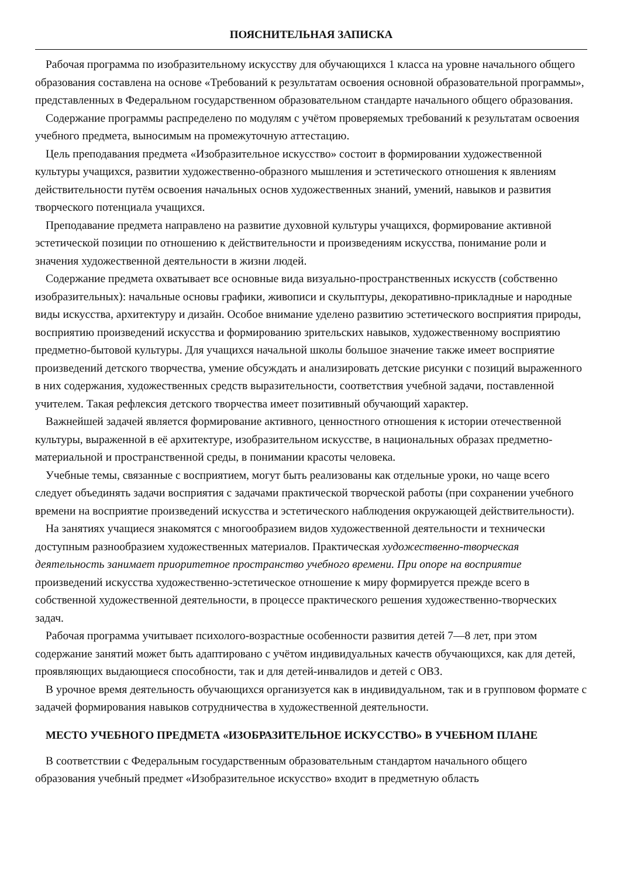ПОЯСНИТЕЛЬНАЯ ЗАПИСКА
Рабочая программа по изобразительному искусству для обучающихся 1 класса на уровне начального общего образования составлена на основе «Требований к результатам освоения основной образовательной программы», представленных в Федеральном государственном образовательном стандарте начального общего образования.
Содержание программы распределено по модулям с учётом проверяемых требований к результатам освоения учебного предмета, выносимым на промежуточную аттестацию.
Цель преподавания предмета «Изобразительное искусство» состоит в формировании художественной культуры учащихся, развитии художественно-образного мышления и эстетического отношения к явлениям действительности путём освоения начальных основ художественных знаний, умений, навыков и развития творческого потенциала учащихся.
Преподавание предмета направлено на развитие духовной культуры учащихся, формирование активной эстетической позиции по отношению к действительности и произведениям искусства, понимание роли и значения художественной деятельности в жизни людей.
Содержание предмета охватывает все основные вида визуально-пространственных искусств (собственно изобразительных): начальные основы графики, живописи и скульптуры, декоративно-прикладные и народные виды искусства, архитектуру и дизайн. Особое внимание уделено развитию эстетического восприятия природы, восприятию произведений искусства и формированию зрительских навыков, художественному восприятию предметно-бытовой культуры. Для учащихся начальной школы большое значение также имеет восприятие произведений детского творчества, умение обсуждать и анализировать детские рисунки с позиций выраженного в них содержания, художественных средств выразительности, соответствия учебной задачи, поставленной учителем. Такая рефлексия детского творчества имеет позитивный обучающий характер.
Важнейшей задачей является формирование активного, ценностного отношения к истории отечественной культуры, выраженной в её архитектуре, изобразительном искусстве, в национальных образах предметно-материальной и пространственной среды, в понимании красоты человека.
Учебные темы, связанные с восприятием, могут быть реализованы как отдельные уроки, но чаще всего следует объединять задачи восприятия с задачами практической творческой работы (при сохранении учебного времени на восприятие произведений искусства и эстетического наблюдения окружающей действительности).
На занятиях учащиеся знакомятся с многообразием видов художественной деятельности и технически доступным разнообразием художественных материалов. Практическая художественно-творческая деятельность занимает приоритетное пространство учебного времени. При опоре на восприятие произведений искусства художественно-эстетическое отношение к миру формируется прежде всего в собственной художественной деятельности, в процессе практического решения художественно-творческих задач.
Рабочая программа учитывает психолого-возрастные особенности развития детей 7—8 лет, при этом содержание занятий может быть адаптировано с учётом индивидуальных качеств обучающихся, как для детей, проявляющих выдающиеся способности, так и для детей-инвалидов и детей с ОВЗ.
В урочное время деятельность обучающихся организуется как в индивидуальном, так и в групповом формате с задачей формирования навыков сотрудничества в художественной деятельности.
МЕСТО УЧЕБНОГО ПРЕДМЕТА «ИЗОБРАЗИТЕЛЬНОЕ ИСКУССТВО» В УЧЕБНОМ ПЛАНЕ
В соответствии с Федеральным государственным образовательным стандартом начального общего образования учебный предмет «Изобразительное искусство» входит в предметную область